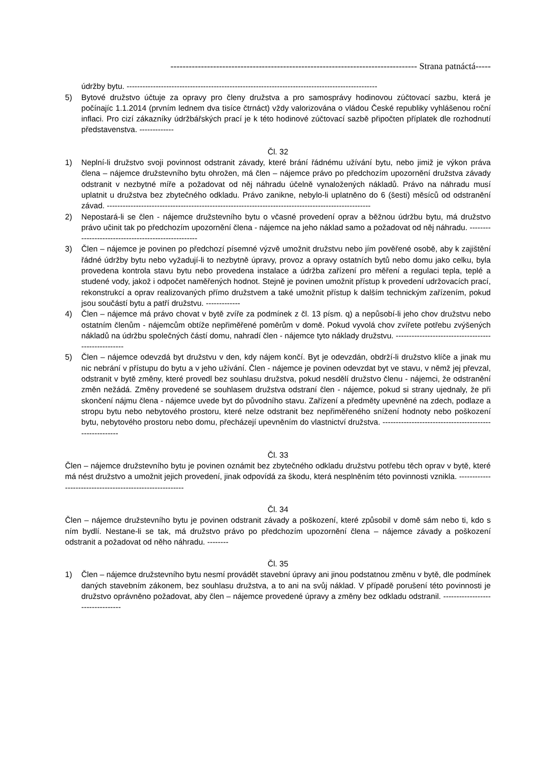--------------------------------------------------------------------------------- Strana patnáctá-----
údržby bytu. -----------------------------------------------------------------------------------------------
5) Bytové družstvo účtuje za opravy pro členy družstva a pro samosprávy hodinovou zúčtovací sazbu, která je počínajíc 1.1.2014 (prvním lednem dva tisíce čtrnáct) vždy valorizována o vládou České republiky vyhlášenou roční inflaci. Pro cizí zákazníky údržbářských prací je k této hodinové zúčtovací sazbě připočten příplatek dle rozhodnutí představenstva. -------------
Čl. 32
1) Neplní-li družstvo svoji povinnost odstranit závady, které brání řádnému užívání bytu, nebo jimiž je výkon práva člena – nájemce družstevního bytu ohrožen, má člen – nájemce právo po předchozím upozornění družstva závady odstranit v nezbytné míře a požadovat od něj náhradu účelně vynaložených nákladů. Právo na náhradu musí uplatnit u družstva bez zbytečného odkladu. Právo zanikne, nebylo-li uplatněno do 6 (šesti) měsíců od odstranění závad. ----------------------------------------------------------------------------------------------------
2) Nepostará-li se člen - nájemce družstevního bytu o včasné provedení oprav a běžnou údržbu bytu, má družstvo právo učinit tak po předchozím upozornění člena - nájemce na jeho náklad samo a požadovat od něj náhradu. ----------------------------------------------------
3) Člen – nájemce je povinen po předchozí písemné výzvě umožnit družstvu nebo jím pověřené osobě, aby k zajištění řádné údržby bytu nebo vyžadují-li to nezbytně úpravy, provoz a opravy ostatních bytů nebo domu jako celku, byla provedena kontrola stavu bytu nebo provedena instalace a údržba zařízení pro měření a regulaci tepla, teplé a studené vody, jakož i odpočet naměřených hodnot. Stejně je povinen umožnit přístup k provedení udržovacích prací, rekonstrukcí a oprav realizovaných přímo družstvem a také umožnit přístup k dalším technickým zařízením, pokud jsou součástí bytu a patří družstvu. -------------
4) Člen – nájemce má právo chovat v bytě zvíře za podmínek z čl. 13 písm. q) a nepůsobí-li jeho chov družstvu nebo ostatním členům - nájemcům obtíže nepřiměřené poměrům v domě. Pokud vyvolá chov zvířete potřebu zvýšených nákladů na údržbu společných částí domu, nahradí člen - nájemce tyto náklady družstvu. ----------------------------------------------------
5) Člen – nájemce odevzdá byt družstvu v den, kdy nájem končí. Byt je odevzdán, obdrží-li družstvo klíče a jinak mu nic nebrání v přístupu do bytu a v jeho užívání. Člen - nájemce je povinen odevzdat byt ve stavu, v němž jej převzal, odstranit v bytě změny, které provedl bez souhlasu družstva, pokud nesdělí družstvo členu - nájemci, že odstranění změn nežádá. Změny provedené se souhlasem družstva odstraní člen - nájemce, pokud si strany ujednaly, že při skončení nájmu člena - nájemce uvede byt do původního stavu. Zařízení a předměty upevněné na zdech, podlaze a stropu bytu nebo nebytového prostoru, které nelze odstranit bez nepřiměřeného snížení hodnoty nebo poškození bytu, nebytového prostoru nebo domu, přecházejí upevněním do vlastnictví družstva. -------------------------------------------------------
Čl. 33
Člen – nájemce družstevního bytu je povinen oznámit bez zbytečného odkladu družstvu potřebu těch oprav v bytě, které má nést družstvo a umožnit jejich provedení, jinak odpovídá za škodu, která nesplněním této povinnosti vznikla. ---------------------------------------------------------
Čl. 34
Člen – nájemce družstevního bytu je povinen odstranit závady a poškození, které způsobil v domě sám nebo ti, kdo s ním bydlí. Nestane-li se tak, má družstvo právo po předchozím upozornění člena – nájemce závady a poškození odstranit a požadovat od něho náhradu. --------
Čl. 35
1) Člen – nájemce družstevního bytu nesmí provádět stavební úpravy ani jinou podstatnou změnu v bytě, dle podmínek daných stavebním zákonem, bez souhlasu družstva, a to ani na svůj náklad. V případě porušení této povinnosti je družstvo oprávněno požadovat, aby člen – nájemce provedené úpravy a změny bez odkladu odstranil. ---------------------------------